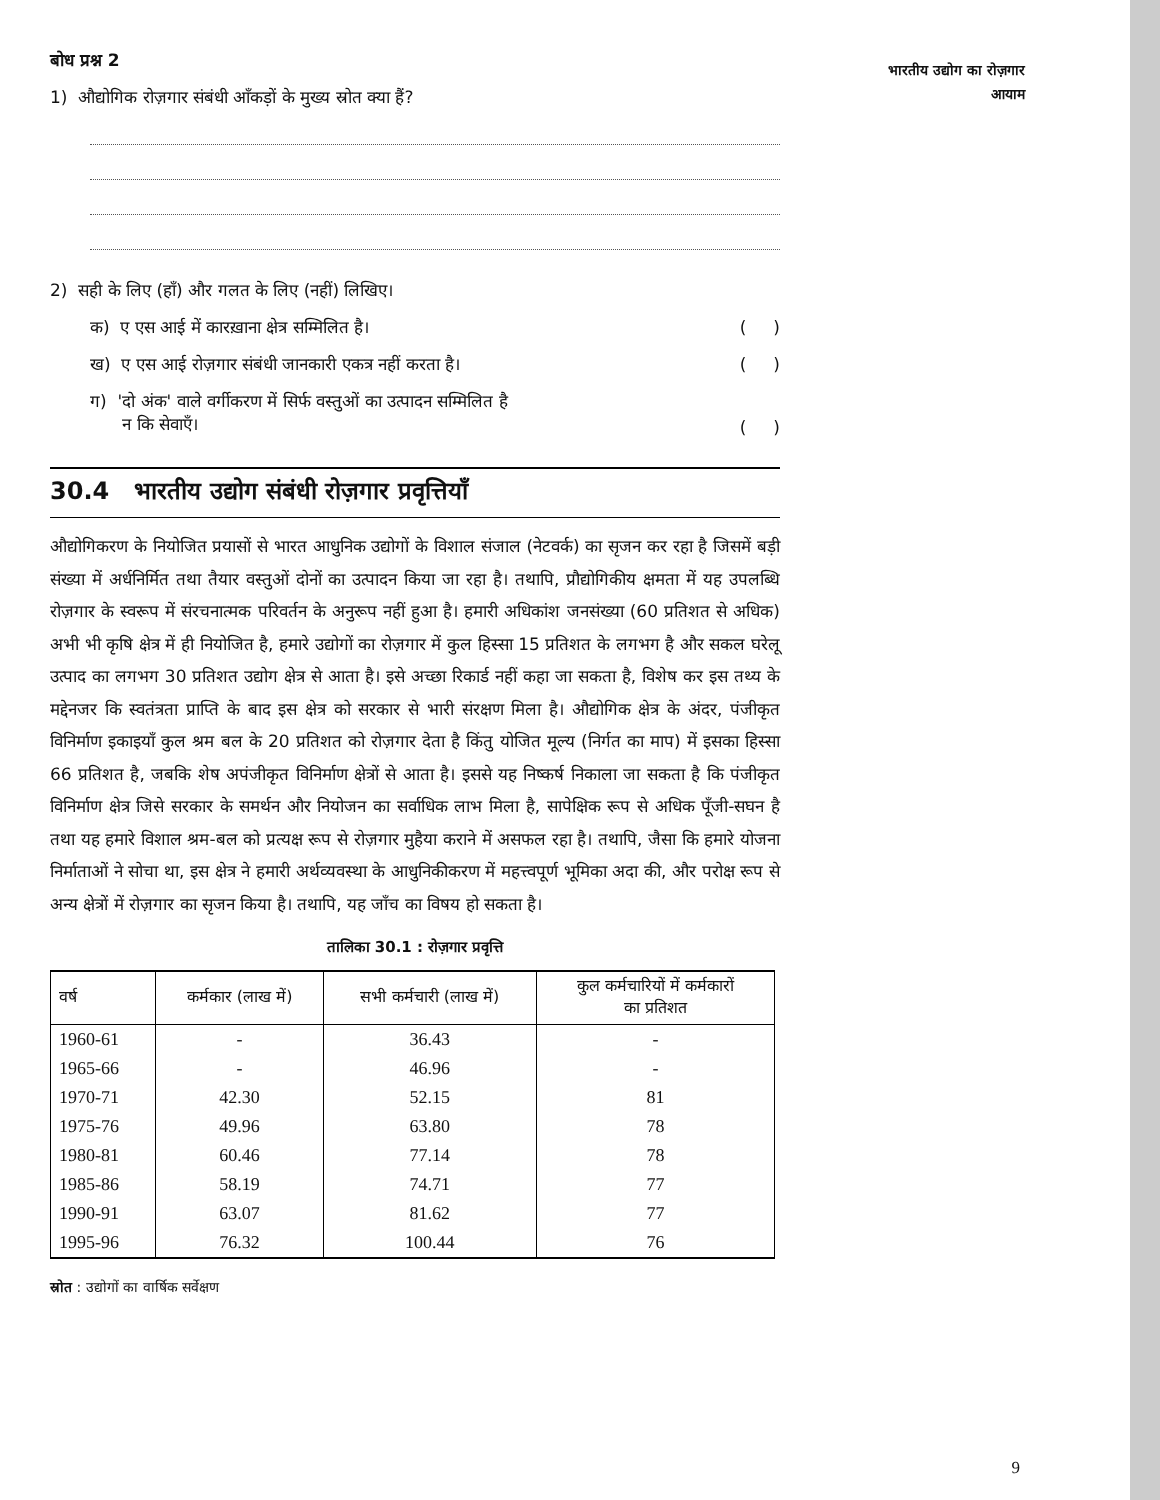भारतीय उद्योग का रोज़गार
आयाम
बोध प्रश्न 2
1) औद्योगिक रोज़गार संबंधी आँकड़ों के मुख्य स्रोत क्या हैं?
2) सही के लिए (हाँ) और गलत के लिए (नहीं) लिखिए।
क) ए एस आई में कारख़ाना क्षेत्र सम्मिलित है। ( )
ख) ए एस आई रोज़गार संबंधी जानकारी एकत्र नहीं करता है। ( )
ग) 'दो अंक' वाले वर्गीकरण में सिर्फ वस्तुओं का उत्पादन सम्मिलित है
न कि सेवाएँ। ( )
30.4 भारतीय उद्योग संबंधी रोज़गार प्रवृत्तियाँ
औद्योगिकरण के नियोजित प्रयासों से भारत आधुनिक उद्योगों के विशाल संजाल (नेटवर्क) का सृजन कर रहा है जिसमें बड़ी संख्या में अर्धनिर्मित तथा तैयार वस्तुओं दोनों का उत्पादन किया जा रहा है। तथापि, प्रौद्योगिकीय क्षमता में यह उपलब्धि रोज़गार के स्वरूप में संरचनात्मक परिवर्तन के अनुरूप नहीं हुआ है। हमारी अधिकांश जनसंख्या (60 प्रतिशत से अधिक) अभी भी कृषि क्षेत्र में ही नियोजित है, हमारे उद्योगों का रोज़गार में कुल हिस्सा 15 प्रतिशत के लगभग है और सकल घरेलू उत्पाद का लगभग 30 प्रतिशत उद्योग क्षेत्र से आता है। इसे अच्छा रिकार्ड नहीं कहा जा सकता है, विशेष कर इस तथ्य के मद्देनजर कि स्वतंत्रता प्राप्ति के बाद इस क्षेत्र को सरकार से भारी संरक्षण मिला है। औद्योगिक क्षेत्र के अंदर, पंजीकृत विनिर्माण इकाइयाँ कुल श्रम बल के 20 प्रतिशत को रोज़गार देता है किंतु योजित मूल्य (निर्गत का माप) में इसका हिस्सा 66 प्रतिशत है, जबकि शेष अपंजीकृत विनिर्माण क्षेत्रों से आता है। इससे यह निष्कर्ष निकाला जा सकता है कि पंजीकृत विनिर्माण क्षेत्र जिसे सरकार के समर्थन और नियोजन का सर्वाधिक लाभ मिला है, सापेक्षिक रूप से अधिक पूँजी-सघन है तथा यह हमारे विशाल श्रम-बल को प्रत्यक्ष रूप से रोज़गार मुहैया कराने में असफल रहा है। तथापि, जैसा कि हमारे योजना निर्माताओं ने सोचा था, इस क्षेत्र ने हमारी अर्थव्यवस्था के आधुनिकीकरण में महत्त्वपूर्ण भूमिका अदा की, और परोक्ष रूप से अन्य क्षेत्रों में रोज़गार का सृजन किया है। तथापि, यह जाँच का विषय हो सकता है।
तालिका 30.1 : रोज़गार प्रवृत्ति
| वर्ष | कर्मकार (लाख में) | सभी कर्मचारी (लाख में) | कुल कर्मचारियों में कर्मकारों का प्रतिशत |
| --- | --- | --- | --- |
| 1960-61 | - | 36.43 | - |
| 1965-66 | - | 46.96 | - |
| 1970-71 | 42.30 | 52.15 | 81 |
| 1975-76 | 49.96 | 63.80 | 78 |
| 1980-81 | 60.46 | 77.14 | 78 |
| 1985-86 | 58.19 | 74.71 | 77 |
| 1990-91 | 63.07 | 81.62 | 77 |
| 1995-96 | 76.32 | 100.44 | 76 |
स्रोत : उद्योगों का वार्षिक सर्वेक्षण
9